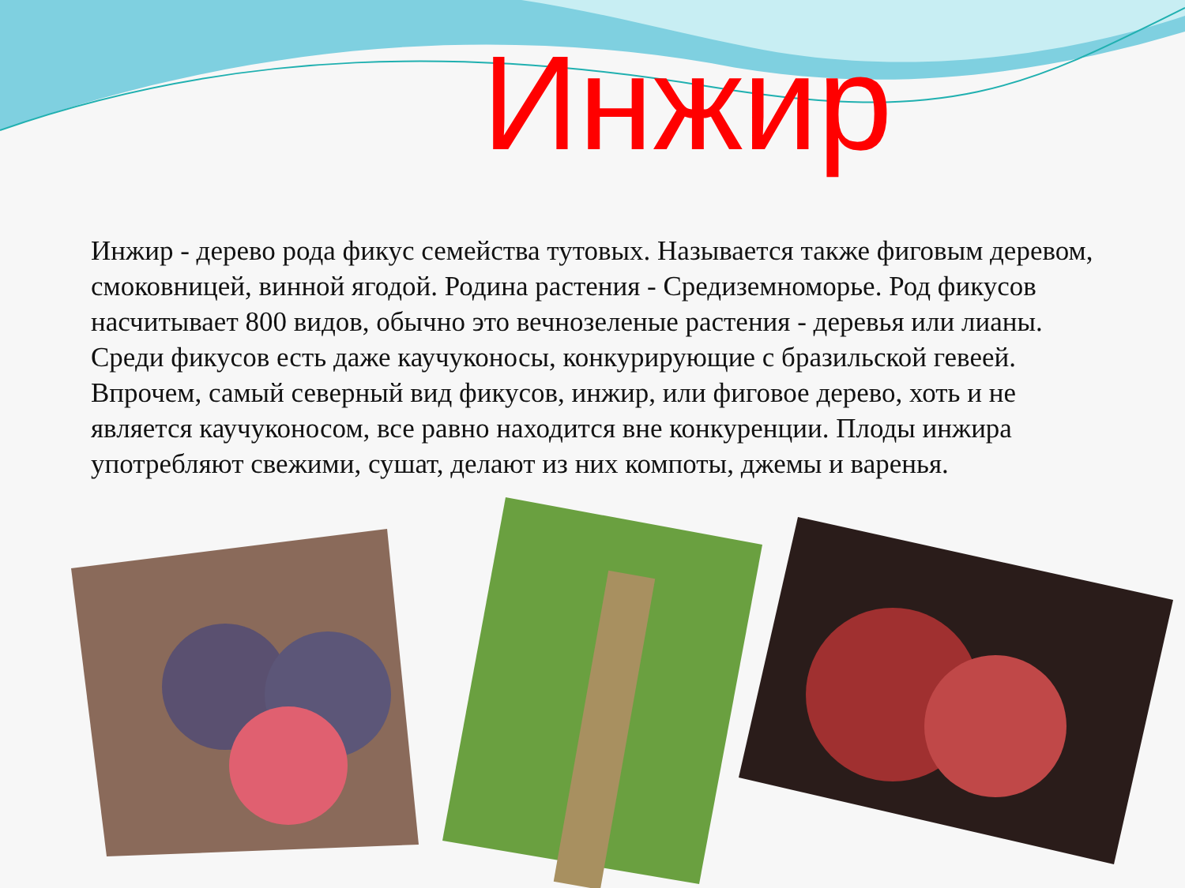Инжир
Инжир - дерево рода фикус семейства тутовых. Называется также фиговым деревом, смоковницей, винной ягодой. Родина растения - Средиземноморье. Род фикусов насчитывает 800 видов, обычно это вечнозеленые растения - деревья или лианы. Среди фикусов есть даже каучуконосы, конкурирующие с бразильской гевеей. Впрочем, самый северный вид фикусов, инжир, или фиговое дерево, хоть и не является каучуконосом, все равно находится вне конкуренции. Плоды инжира употребляют свежими, сушат, делают из них компоты, джемы и варенья.